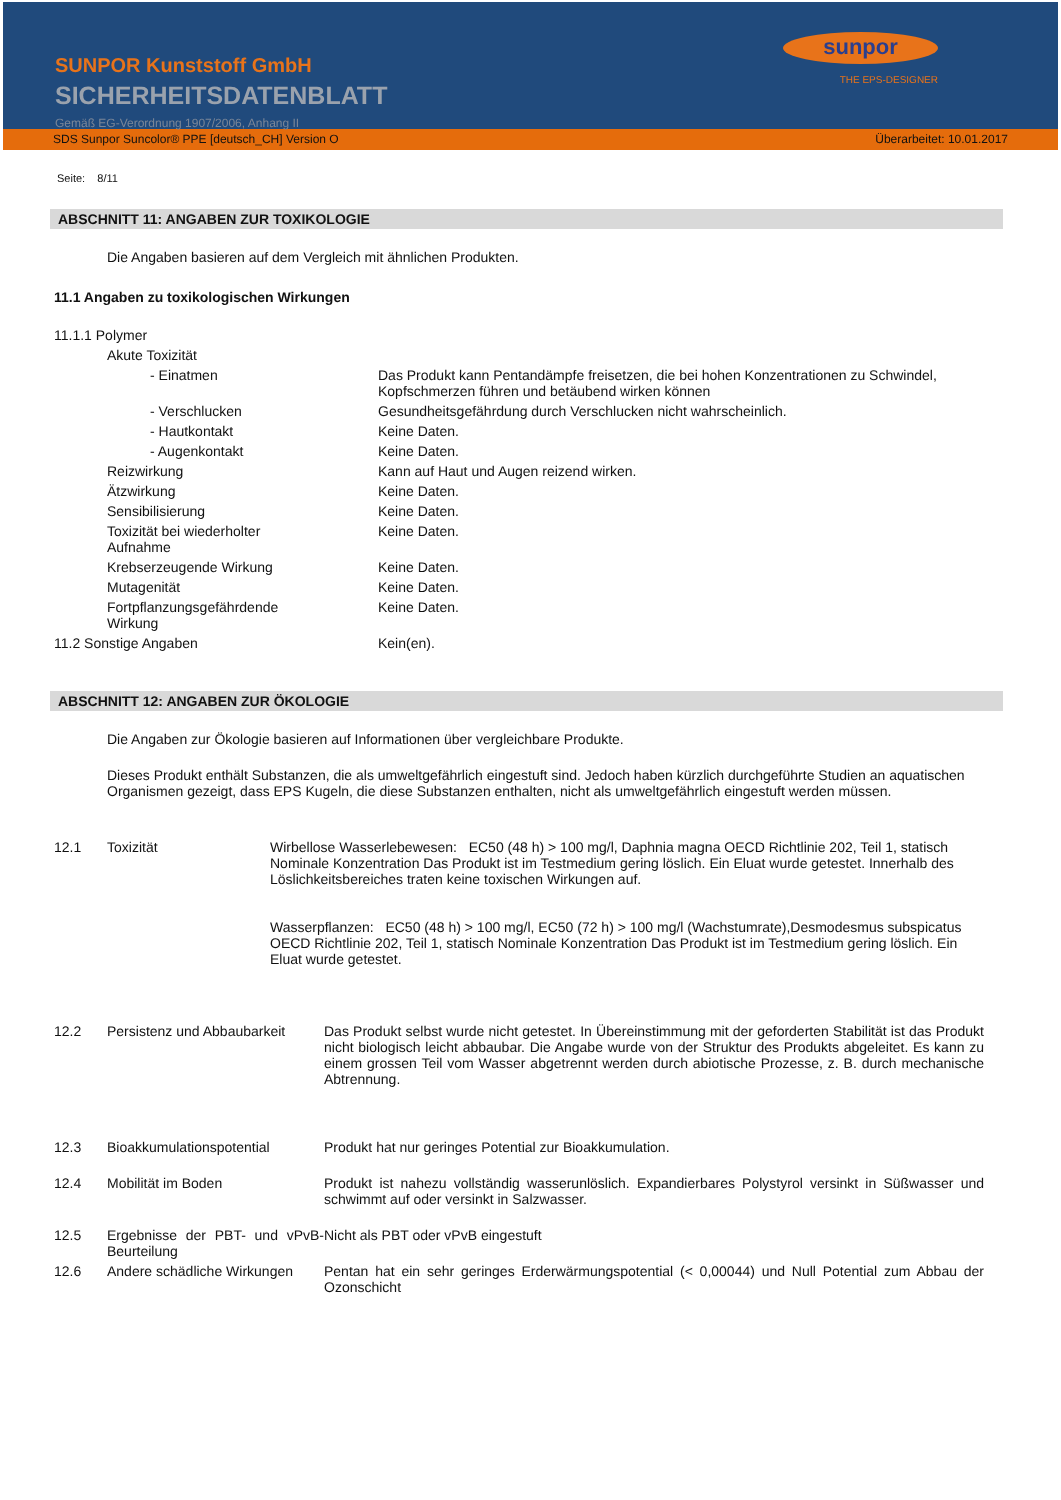SUNPOR Kunststoff GmbH
SICHERHEITSDATENBLATT
Gemäß EG-Verordnung 1907/2006, Anhang II
sunpor
THE EPS-DESIGNER
SDS Sunpor Suncolor® PPE [deutsch_CH] Version O Überarbeitet: 10.01.2017
Seite: 8/11
ABSCHNITT 11: ANGABEN ZUR TOXIKOLOGIE
Die Angaben basieren auf dem Vergleich mit ähnlichen Produkten.
11.1 Angaben zu toxikologischen Wirkungen
| 11.1.1 Polymer | |
| Akute Toxizität | |
| - Einatmen | Das Produkt kann Pentandämpfe freisetzen, die bei hohen Konzentrationen zu Schwindel, Kopfschmerzen führen und betäubend wirken können |
| - Verschlucken | Gesundheitsgefährdung durch Verschlucken nicht wahrscheinlich. |
| - Hautkontakt | Keine Daten. |
| - Augenkontakt | Keine Daten. |
| Reizwirkung | Kann auf Haut und Augen reizend wirken. |
| Ätzwirkung | Keine Daten. |
| Sensibilisierung | Keine Daten. |
| Toxizität bei wiederholter Aufnahme | Keine Daten. |
| Krebserzeugende Wirkung | Keine Daten. |
| Mutagenität | Keine Daten. |
| Fortpflanzungsgefährdende Wirkung | Keine Daten. |
| 11.2 Sonstige Angaben | Kein(en). |
ABSCHNITT 12: ANGABEN ZUR ÖKOLOGIE
Die Angaben zur Ökologie basieren auf Informationen über vergleichbare Produkte.
Dieses Produkt enthält Substanzen, die als umweltgefährlich eingestuft sind. Jedoch haben kürzlich durchgeführte Studien an aquatischen Organismen gezeigt, dass EPS Kugeln, die diese Substanzen enthalten, nicht als umweltgefährlich eingestuft werden müssen.
| 12.1 | Toxizität | Wirbellose Wasserlebewesen: EC50 (48 h) > 100 mg/l, Daphnia magna OECD Richtlinie 202, Teil 1, statisch Nominale Konzentration Das Produkt ist im Testmedium gering löslich. Ein Eluat wurde getestet. Innerhalb des Löslichkeitsbereiches traten keine toxischen Wirkungen auf. Wasserpflanzen: EC50 (48 h) > 100 mg/l, EC50 (72 h) > 100 mg/l (Wachstumrate),Desmodesmus subspicatus OECD Richtlinie 202, Teil 1, statisch Nominale Konzentration Das Produkt ist im Testmedium gering löslich. Ein Eluat wurde getestet. |
| 12.2 | Persistenz und Abbaubarkeit | Das Produkt selbst wurde nicht getestet. In Übereinstimmung mit der geforderten Stabilität ist das Produkt nicht biologisch leicht abbaubar. Die Angabe wurde von der Struktur des Produkts abgeleitet. Es kann zu einem grossen Teil vom Wasser abgetrennt werden durch abiotische Prozesse, z. B. durch mechanische Abtrennung. |
| 12.3 | Bioakkumulationspotential | Produkt hat nur geringes Potential zur Bioakkumulation. |
| 12.4 | Mobilität im Boden | Produkt ist nahezu vollständig wasserunlöslich. Expandierbares Polystyrol versinkt in Süßwasser und schwimmt auf oder versinkt in Salzwasser. |
| 12.5 | Ergebnisse der PBT- und vPvB-Beurteilung | Nicht als PBT oder vPvB eingestuft |
| 12.6 | Andere schädliche Wirkungen | Pentan hat ein sehr geringes Erderwärmungspotential (< 0,00044) und Null Potential zum Abbau der Ozonschicht |